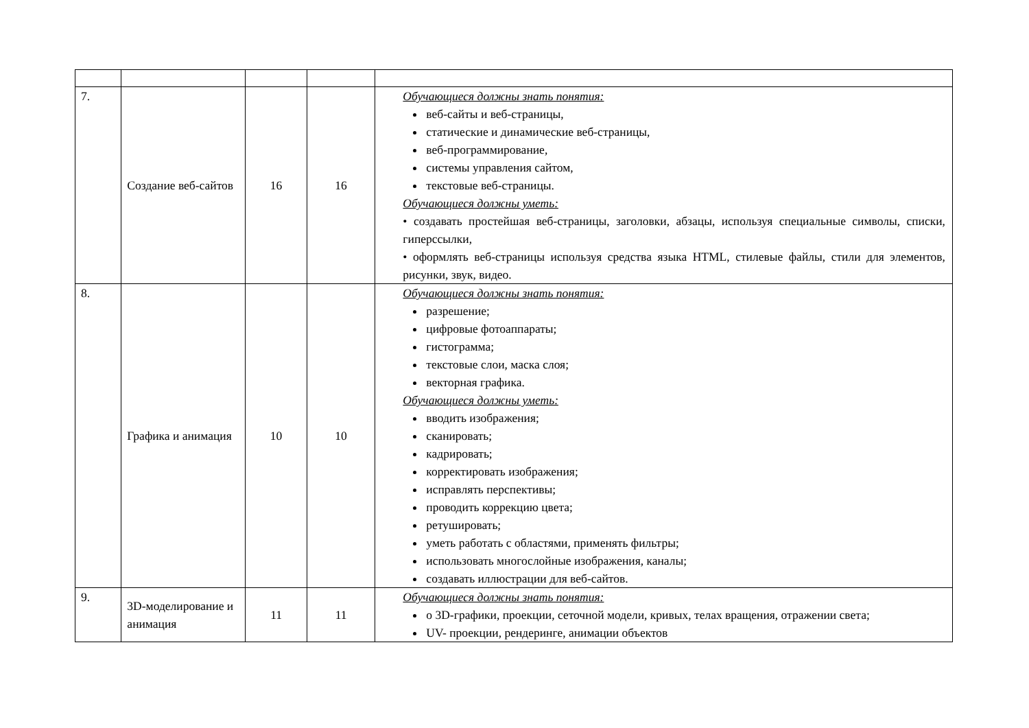| 7. | Создание веб-сайтов | 16 | 16 | Обучающиеся должны знать понятия: веб-сайты и веб-страницы, статические и динамические веб-страницы, веб-программирование, системы управления сайтом, текстовые веб-страницы. Обучающиеся должны уметь: • создавать простейшая веб-страницы, заголовки, абзацы, используя специальные символы, списки, гиперссылки, • оформлять веб-страницы используя средства языка HTML, стилевые файлы, стили для элементов, рисунки, звук, видео. |
| 8. | Графика и анимация | 10 | 10 | Обучающиеся должны знать понятия: разрешение; цифровые фотоаппараты; гистограмма; текстовые слои, маска слоя; векторная графика. Обучающиеся должны уметь: вводить изображения; сканировать; кадрировать; корректировать изображения; исправлять перспективы; проводить коррекцию цвета; ретушировать; уметь работать с областями, применять фильтры; использовать многослойные изображения, каналы; создавать иллюстрации для веб-сайтов. |
| 9. | 3D-моделирование и анимация | 11 | 11 | Обучающиеся должны знать понятия: о 3D-графики, проекции, сеточной модели, кривых, телах вращения, отражении света; UV- проекции, рендеринге, анимации объектов |